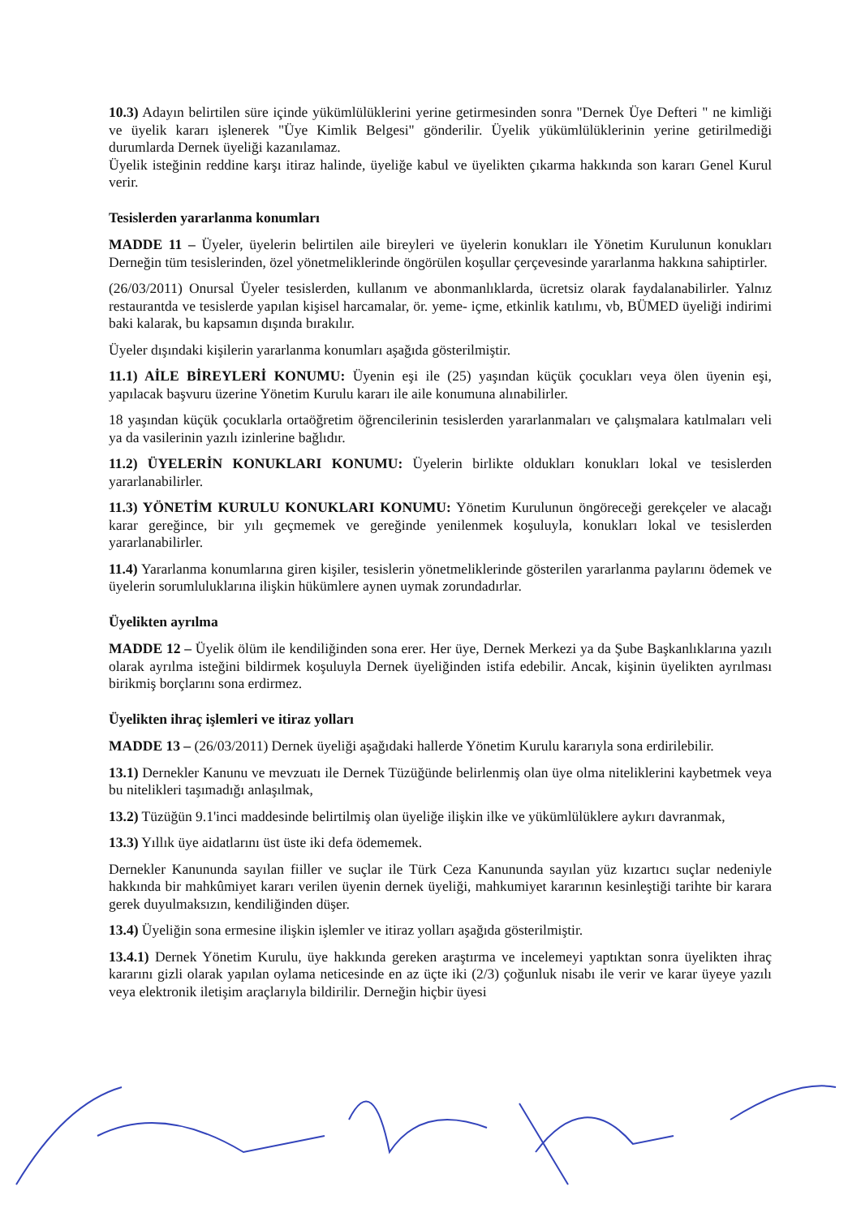10.3) Adayın belirtilen süre içinde yükümlülüklerini yerine getirmesinden sonra "Dernek Üye Defteri " ne kimliği ve üyelik kararı işlenerek "Üye Kimlik Belgesi" gönderilir. Üyelik yükümlülüklerinin yerine getirilmediği durumlarda Dernek üyeliği kazanılamaz.
Üyelik isteğinin reddine karşı itiraz halinde, üyeliğe kabul ve üyelikten çıkarma hakkında son kararı Genel Kurul verir.
Tesislerden yararlanma konumları
MADDE 11 – Üyeler, üyelerin belirtilen aile bireyleri ve üyelerin konukları ile Yönetim Kurulunun konukları Derneğin tüm tesislerinden, özel yönetmeliklerinde öngörülen koşullar çerçevesinde yararlanma hakkına sahiptirler.
(26/03/2011) Onursal Üyeler tesislerden, kullanım ve abonmanlıklarda, ücretsiz olarak faydalanabilirler. Yalnız restaurantda ve tesislerde yapılan kişisel harcamalar, ör. yeme- içme, etkinlik katılımı, vb, BÜMED üyeliği indirimi baki kalarak, bu kapsamın dışında bırakılır.
Üyeler dışındaki kişilerin yararlanma konumları aşağıda gösterilmiştir.
11.1) AİLE BİREYLERİ KONUMU: Üyenin eşi ile (25) yaşından küçük çocukları veya ölen üyenin eşi, yapılacak başvuru üzerine Yönetim Kurulu kararı ile aile konumuna alınabilirler.
18 yaşından küçük çocuklarla ortaöğretim öğrencilerinin tesislerden yararlanmaları ve çalışmalara katılmaları veli ya da vasilerinin yazılı izinlerine bağlıdır.
11.2) ÜYELERİN KONUKLARI KONUMU: Üyelerin birlikte oldukları konukları lokal ve tesislerden yararlanabilirler.
11.3) YÖNETİM KURULU KONUKLARI KONUMU: Yönetim Kurulunun öngöreceği gerekçeler ve alacağı karar gereğince, bir yılı geçmemek ve gereğinde yenilenmek koşuluyla, konukları lokal ve tesislerden yararlanabilirler.
11.4) Yararlanma konumlarına giren kişiler, tesislerin yönetmeliklerinde gösterilen yararlanma paylarını ödemek ve üyelerin sorumluluklarına ilişkin hükümlere aynen uymak zorundadırlar.
Üyelikten ayrılma
MADDE 12 – Üyelik ölüm ile kendiliğinden sona erer. Her üye, Dernek Merkezi ya da Şube Başkanlıklarına yazılı olarak ayrılma isteğini bildirmek koşuluyla Dernek üyeliğinden istifa edebilir. Ancak, kişinin üyelikten ayrılması birikmiş borçlarını sona erdirmez.
Üyelikten ihraç işlemleri ve itiraz yolları
MADDE 13 – (26/03/2011) Dernek üyeliği aşağıdaki hallerde Yönetim Kurulu kararıyla sona erdirilebilir.
13.1) Dernekler Kanunu ve mevzuatı ile Dernek Tüzüğünde belirlenmiş olan üye olma niteliklerini kaybetmek veya bu nitelikleri taşımadığı anlaşılmak,
13.2) Tüzüğün 9.1'inci maddesinde belirtilmiş olan üyeliğe ilişkin ilke ve yükümlülüklere aykırı davranmak,
13.3) Yıllık üye aidatlarını üst üste iki defa ödememek.
Dernekler Kanununda sayılan fiiller ve suçlar ile Türk Ceza Kanununda sayılan yüz kızartıcı suçlar nedeniyle hakkında bir mahkûmiyet kararı verilen üyenin dernek üyeliği, mahkumiyet kararının kesinleştiği tarihte bir karara gerek duyulmaksızın, kendiliğinden düşer.
13.4) Üyeliğin sona ermesine ilişkin işlemler ve itiraz yolları aşağıda gösterilmiştir.
13.4.1) Dernek Yönetim Kurulu, üye hakkında gereken araştırma ve incelemeyi yaptıktan sonra üyelikten ihraç kararını gizli olarak yapılan oylama neticesinde en az üçte iki (2/3) çoğunluk nisabı ile verir ve karar üyeye yazılı veya elektronik iletişim araçlarıyla bildirilir. Derneğin hiçbir üyesi